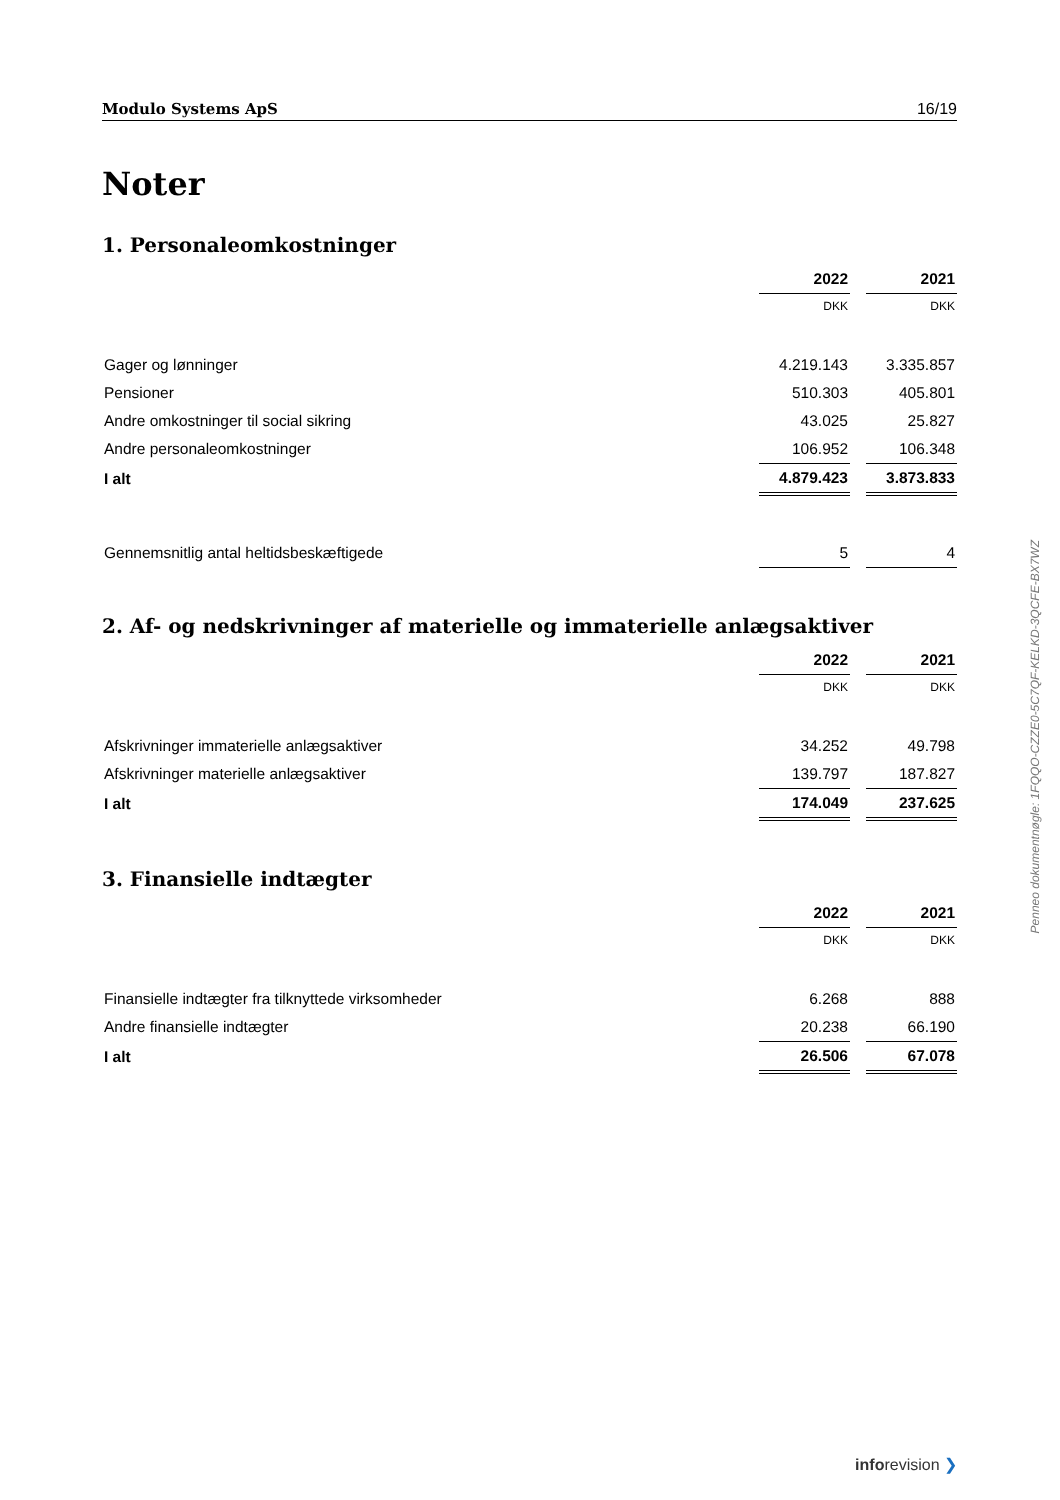Modulo Systems ApS 16/19
Noter
1. Personaleomkostninger
| | 2022 | | 2021 |
| | DKK | | DKK |
| Gager og lønninger | 4.219.143 | | 3.335.857 |
| Pensioner | 510.303 | | 405.801 |
| Andre omkostninger til social sikring | 43.025 | | 25.827 |
| Andre personaleomkostninger | 106.952 | | 106.348 |
| I alt | 4.879.423 | | 3.873.833 |
| Gennemsnitlig antal heltidsbeskæftigede | 5 | | 4 |
2. Af- og nedskrivninger af materielle og immaterielle anlægsaktiver
| | 2022 | | 2021 |
| | DKK | | DKK |
| Afskrivninger immaterielle anlægsaktiver | 34.252 | | 49.798 |
| Afskrivninger materielle anlægsaktiver | 139.797 | | 187.827 |
| I alt | 174.049 | | 237.625 |
3. Finansielle indtægter
| | 2022 | | 2021 |
| | DKK | | DKK |
| Finansielle indtægter fra tilknyttede virksomheder | 6.268 | | 888 |
| Andre finansielle indtægter | 20.238 | | 66.190 |
| I alt | 26.506 | | 67.078 |
Penneo dokumentnøgle: 1FQQO-CZZE0-5C7QF-KELKD-3QCFE-BX7WZ
inforevision ❯